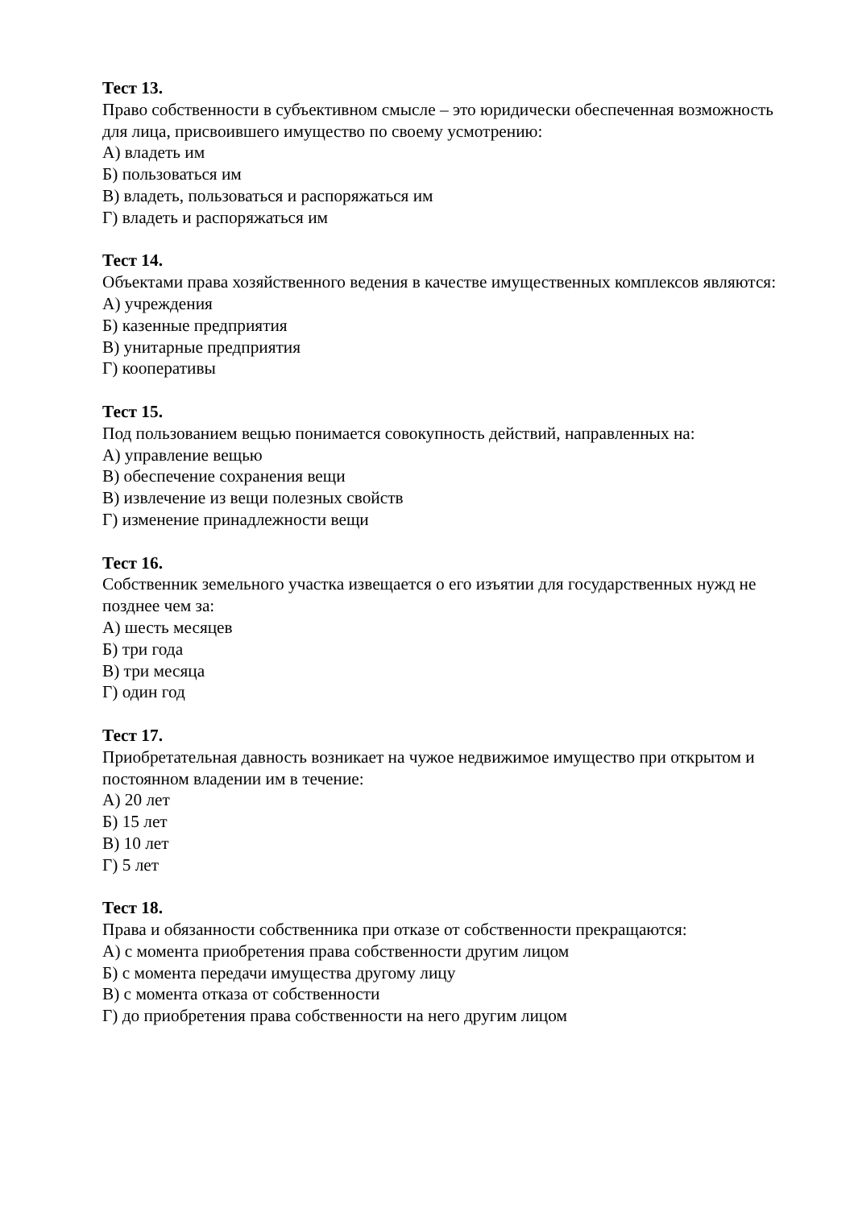Тест 13.
Право собственности в субъективном смысле – это юридически обеспеченная возможность для лица, присвоившего имущество по своему усмотрению:
А) владеть им
Б) пользоваться им
В) владеть, пользоваться и распоряжаться им
Г) владеть и распоряжаться им
Тест 14.
Объектами права хозяйственного ведения в качестве имущественных комплексов являются:
А) учреждения
Б) казенные предприятия
В) унитарные предприятия
Г) кооперативы
Тест 15.
Под пользованием вещью понимается совокупность действий, направленных на:
А) управление вещью
В) обеспечение сохранения вещи
В) извлечение из вещи полезных свойств
Г) изменение принадлежности вещи
Тест 16.
Собственник земельного участка извещается о его изъятии для государственных нужд не позднее чем за:
А) шесть месяцев
Б) три года
В) три месяца
Г) один год
Тест 17.
Приобретательная давность возникает на чужое недвижимое имущество при открытом и постоянном владении им в течение:
А) 20 лет
Б) 15 лет
В) 10 лет
Г) 5 лет
Тест 18.
Права и обязанности собственника при отказе от собственности прекращаются:
А) с момента приобретения права собственности другим лицом
Б) с момента передачи имущества другому лицу
В) с момента отказа от собственности
Г) до приобретения права собственности на него другим лицом